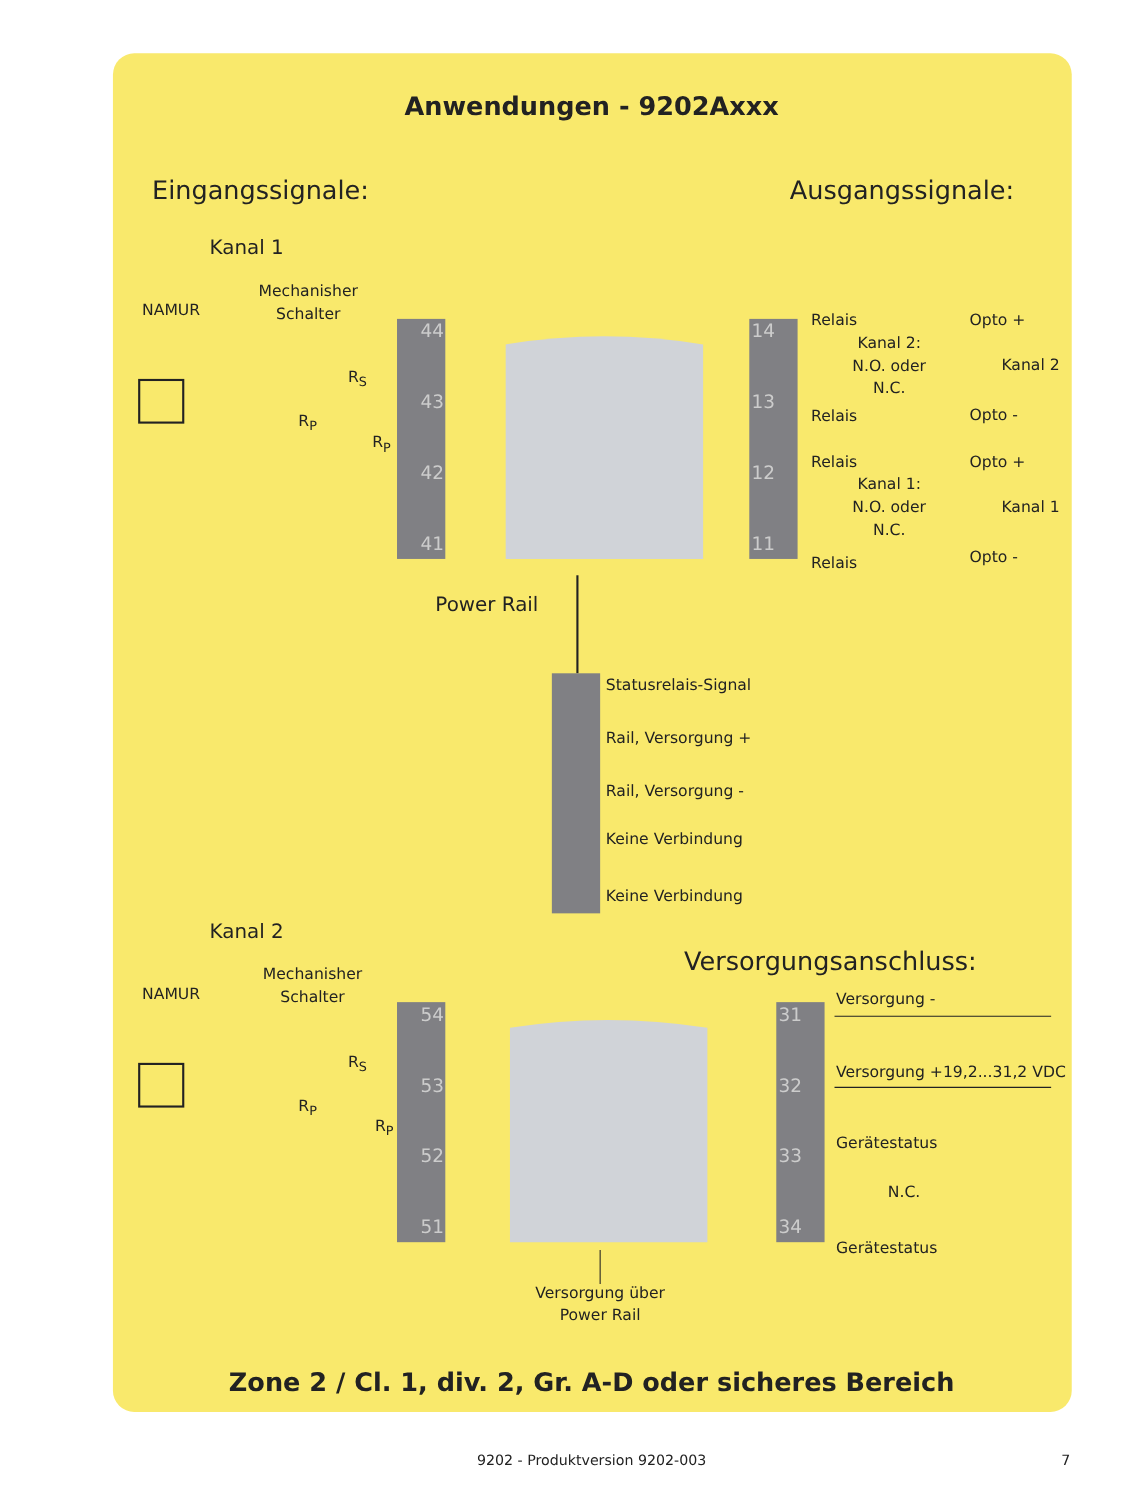Anwendungen - 9202Axxx
Eingangssignale:
Ausgangssignale:
Kanal 1
NAMUR
Mechanisher
Schalter
RS
RP
RP
44
43
42
41
14
13
12
11
Relais
Kanal 2:
N.O. oder
N.C.
Relais
Opto +
Kanal 2
Opto -
Relais
Kanal 1:
N.O. oder
N.C.
Relais
Opto +
Kanal 1
Opto -
Power Rail
Statusrelais-Signal
Rail, Versorgung +
Rail, Versorgung -
Keine Verbindung
Keine Verbindung
Kanal 2
Versorgungsanschluss:
NAMUR
Mechanisher
Schalter
RS
RP
RP
54
53
52
51
31
32
33
34
Versorgung -
Versorgung +19,2...31,2 VDC
Gerätestatus
N.C.
Gerätestatus
Versorgung über
Power Rail
Zone 2 / Cl. 1, div. 2, Gr. A-D oder sicheres Bereich
9202 - Produktversion 9202-003
7